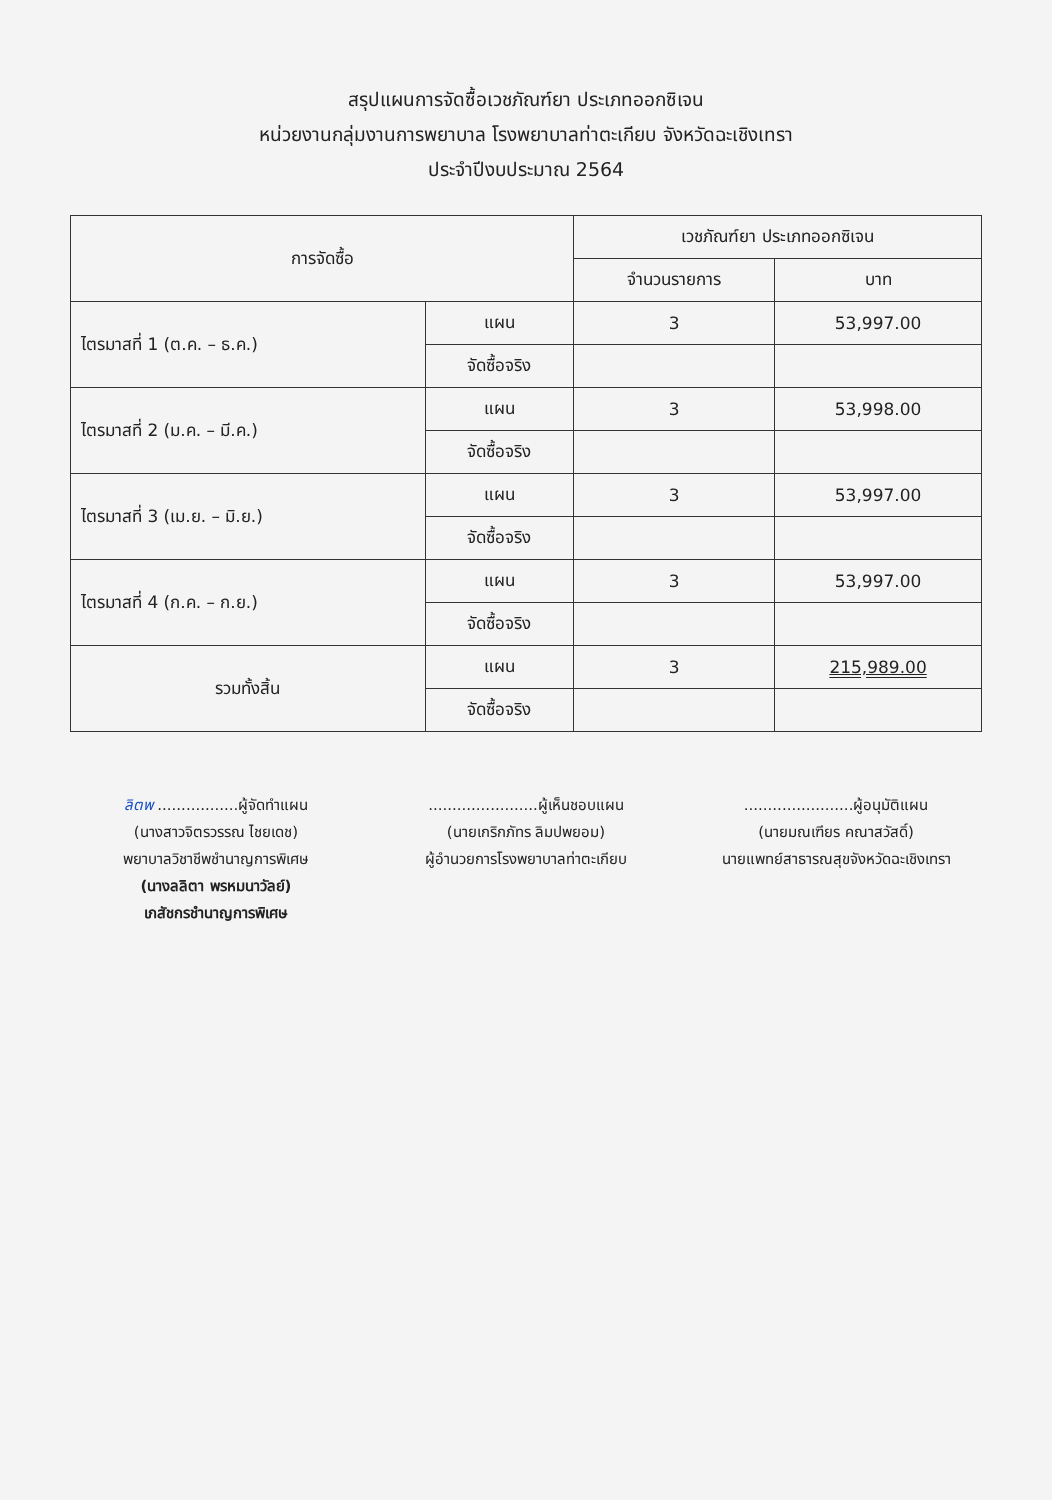สรุปแผนการจัดซื้อเวชภัณฑ์ยา ประเภทออกซิเจน
หน่วยงานกลุ่มงานการพยาบาล โรงพยาบาลท่าตะเกียบ จังหวัดฉะเชิงเทรา
ประจำปีงบประมาณ 2564
| การจัดซื้อ | | เวชภัณฑ์ยา ประเภทออกซิเจน | |
| --- | --- | --- | --- |
| | | จำนวนรายการ | บาท |
| ไตรมาสที่ 1 (ต.ค. – ธ.ค.) | แผน | 3 | 53,997.00 |
| | จัดซื้อจริง | | |
| ไตรมาสที่ 2 (ม.ค. – มี.ค.) | แผน | 3 | 53,998.00 |
| | จัดซื้อจริง | | |
| ไตรมาสที่ 3 (เม.ย. – มิ.ย.) | แผน | 3 | 53,997.00 |
| | จัดซื้อจริง | | |
| ไตรมาสที่ 4 (ก.ค. – ก.ย.) | แผน | 3 | 53,997.00 |
| | จัดซื้อจริง | | |
| รวมทั้งสิ้น | แผน | 3 | 215,989.00 |
| | จัดซื้อจริง | | |
ลิตพ .................ผู้จัดทำแผน
(นางสาวจิตรวรรณ ไชยเดช)
พยาบาลวิชาชีพชำนาญการพิเศษ
(นางลลิตา พรหมนาวัลย์)
เภสัชกรชำนาญการพิเศษ
.......................ผู้เห็นชอบแผน
(นายเกริกภัทร ลิมปพยอม)
ผู้อำนวยการโรงพยาบาลท่าตะเกียบ
.......................ผู้อนุมัติแผน
(นายมณเฑียร คณาสวัสดิ์)
นายแพทย์สาธารณสุขจังหวัดฉะเชิงเทรา